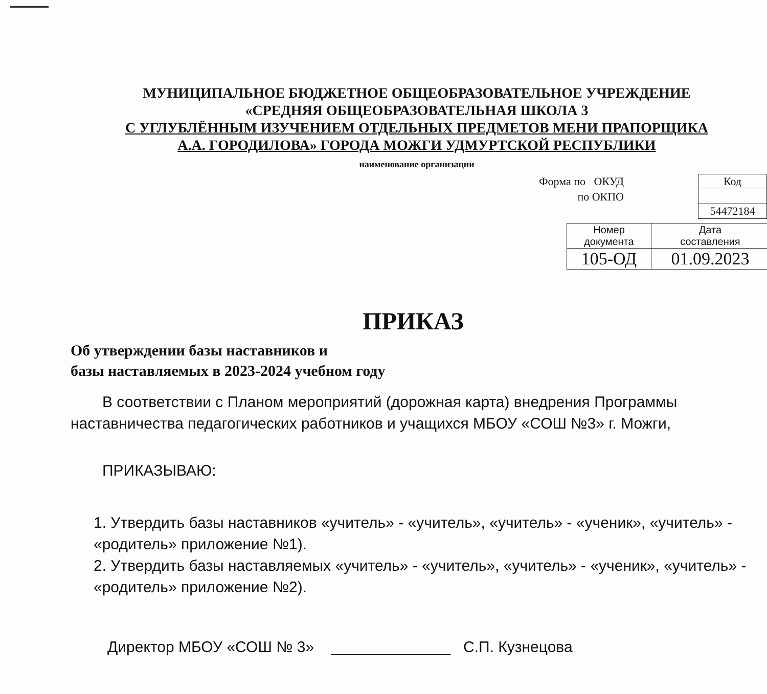МУНИЦИПАЛЬНОЕ БЮДЖЕТНОЕ ОБЩЕОБРАЗОВАТЕЛЬНОЕ УЧРЕЖДЕНИЕ
«СРЕДНЯЯ ОБЩЕОБРАЗОВАТЕЛЬНАЯ ШКОЛА 3
С УГЛУБЛЁННЫМ ИЗУЧЕНИЕМ ОТДЕЛЬНЫХ ПРЕДМЕТОВ МЕНИ ПРАПОРЩИКА
А.А. ГОРОДИЛОВА» ГОРОДА МОЖГИ УДМУРТСКОЙ РЕСПУБЛИКИ
наименование организации
Форма по ОКУД
по ОКПО
| Код |
| 54472184 |
| Номер документа | Дата составления |
| 105-ОД | 01.09.2023 |
ПРИКАЗ
Об утверждении базы наставников и
базы наставляемых в 2023-2024 учебном году
В соответствии с Планом мероприятий (дорожная карта) внедрения Программы наставничества педагогических работников и учащихся МБОУ «СОШ №3» г. Можги,
ПРИКАЗЫВАЮ:
1. Утвердить базы наставников «учитель» - «учитель», «учитель» - «ученик», «учитель» - «родитель» приложение №1).
2. Утвердить базы наставляемых «учитель» - «учитель», «учитель» - «ученик», «учитель» - «родитель» приложение №2).
Директор МБОУ «СОШ № 3» ______________ С.П. Кузнецова